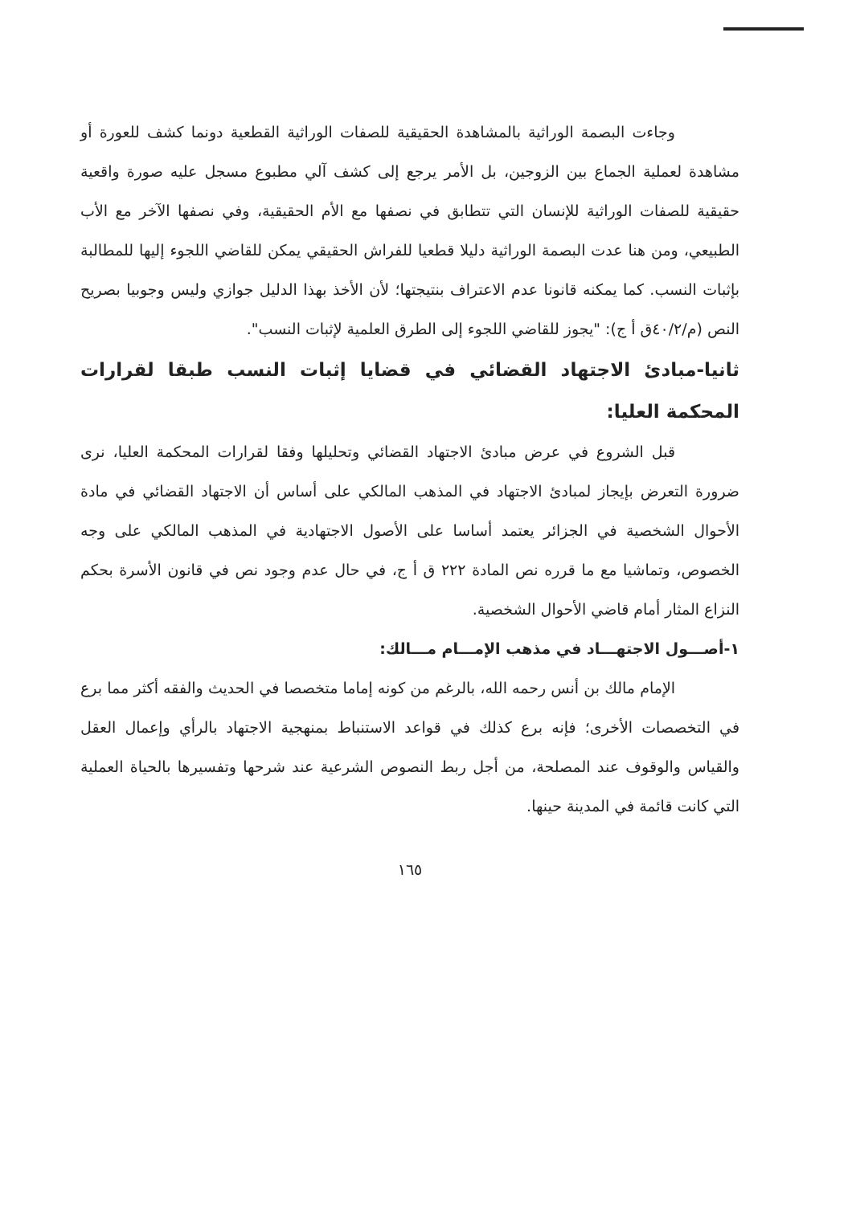وجاءت البصمة الوراثية بالمشاهدة الحقيقية للصفات الوراثية القطعية دونما كشف للعورة أو مشاهدة لعملية الجماع بين الزوجين، بل الأمر يرجع إلى كشف آلي مطبوع مسجل عليه صورة واقعية حقيقية للصفات الوراثية للإنسان التي تتطابق في نصفها مع الأم الحقيقية، وفي نصفها الآخر مع الأب الطبيعي، ومن هنا عدت البصمة الوراثية دليلا قطعيا للفراش الحقيقي يمكن للقاضي اللجوء إليها للمطالبة بإثبات النسب. كما يمكنه قانونا عدم الاعتراف بنتيجتها؛ لأن الأخذ بهذا الدليل جوازي وليس وجوبيا بصريح النص (م/٤٠/٢ق أ ج): "يجوز للقاضي اللجوء إلى الطرق العلمية لإثبات النسب".
ثانيا-مبادئ الاجتهاد القضائي في قضايا إثبات النسب طبقا لقرارات المحكمة العليا:
قبل الشروع في عرض مبادئ الاجتهاد القضائي وتحليلها وفقا لقرارات المحكمة العليا، نرى ضرورة التعرض بإيجاز لمبادئ الاجتهاد في المذهب المالكي على أساس أن الاجتهاد القضائي في مادة الأحوال الشخصية في الجزائر يعتمد أساسا على الأصول الاجتهادية في المذهب المالكي على وجه الخصوص، وتماشيا مع ما قرره نص المادة ٢٢٢ ق أ ج، في حال عدم وجود نص في قانون الأسرة بحكم النزاع المثار أمام قاضي الأحوال الشخصية.
١-أصـــول الاجتهـــاد في مذهب الإمـــام مـــالك:
الإمام مالك بن أنس رحمه الله، بالرغم من كونه إماما متخصصا في الحديث والفقه أكثر مما برع في التخصصات الأخرى؛ فإنه برع كذلك في قواعد الاستنباط بمنهجية الاجتهاد بالرأي وإعمال العقل والقياس والوقوف عند المصلحة، من أجل ربط النصوص الشرعية عند شرحها وتفسيرها بالحياة العملية التي كانت قائمة في المدينة حينها.
١٦٥